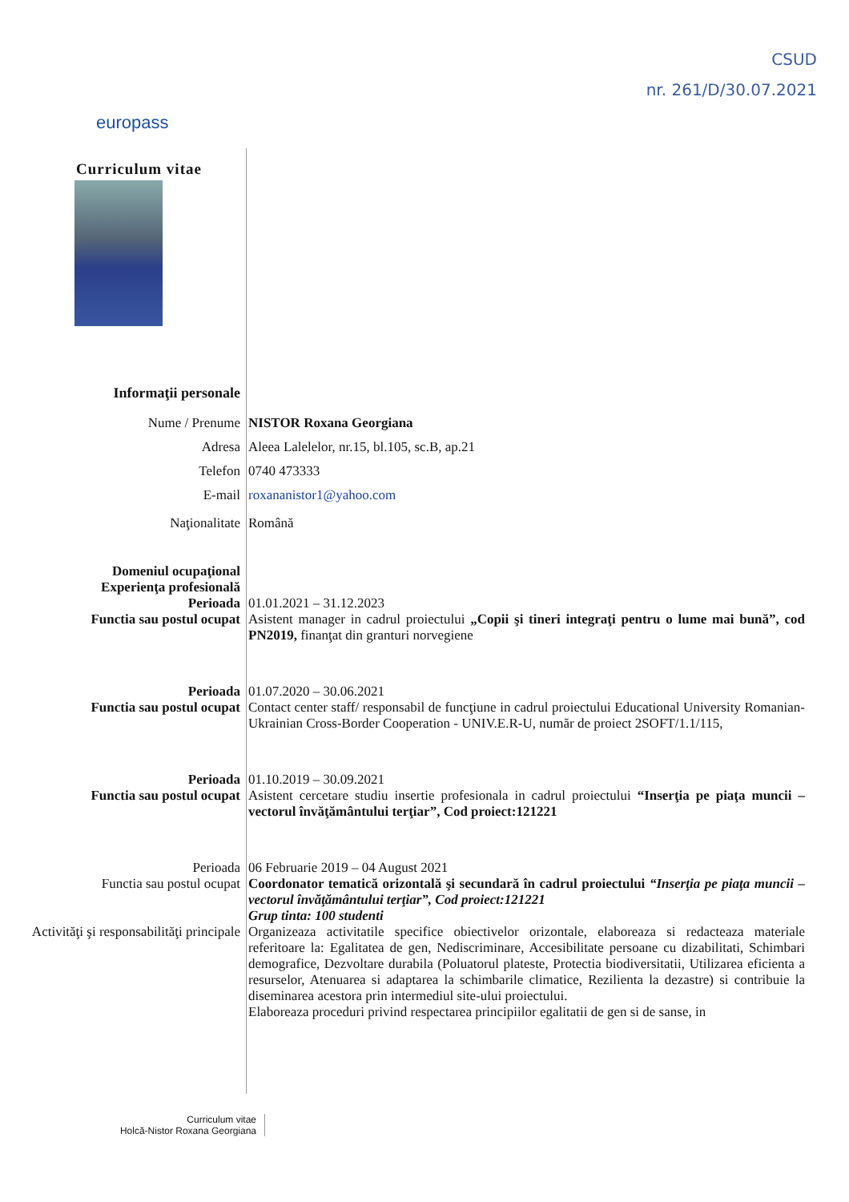CSUD
nr. 261/D/30.07.2021
europass
Curriculum vitae
Informaţii personale
Nume / Prenume NISTOR Roxana Georgiana
Adresa Aleea Lalelelor, nr.15, bl.105, sc.B, ap.21
Telefon 0740 473333
E-mail roxananistor1@yahoo.com
Naţionalitate Română
Domeniul ocupaţional
Experienţa profesională
Perioada
01.01.2021 – 31.12.2023
Functia sau postul ocupat Asistent manager in cadrul proiectului „Copii şi tineri integraţi pentru o lume mai bună”, cod PN2019, finanţat din granturi norvegiene
Perioada 01.07.2020 – 30.06.2021
Functia sau postul ocupat Contact center staff/ responsabil de funcţiune in cadrul proiectului Educational University Romanian-Ukrainian Cross-Border Cooperation - UNIV.E.R-U, număr de proiect 2SOFT/1.1/115,
Perioada 01.10.2019 – 30.09.2021
Functia sau postul ocupat Asistent cercetare studiu insertie profesionala in cadrul proiectului “Inserţia pe piaţa muncii – vectorul învăţământului terţiar”, Cod proiect:121221
Perioada 06 Februarie 2019 – 04 August 2021
Functia sau postul ocupat Coordonator tematică orizontală şi secundară în cadrul proiectului “Inserţia pe piaţa muncii – vectorul învăţământului terţiar”, Cod proiect:121221
Grup tinta: 100 studenti
Activităţi şi responsabilităţi principale
Organizeaza activitatile specifice obiectivelor orizontale, elaboreaza si redacteaza materiale referitoare la: Egalitatea de gen, Nediscriminare, Accesibilitate persoane cu dizabilitati, Schimbari demografice, Dezvoltare durabila (Poluatorul plateste, Protectia biodiversitatii, Utilizarea eficienta a resurselor, Atenuarea si adaptarea la schimbarile climatice, Rezilienta la dezastre) si contribuie la diseminarea acestora prin intermediul site-ului proiectului.
Elaboreaza proceduri privind respectarea principiilor egalitatii de gen si de sanse, in
Curriculum vitae
Holcă-Nistor Roxana Georgiana